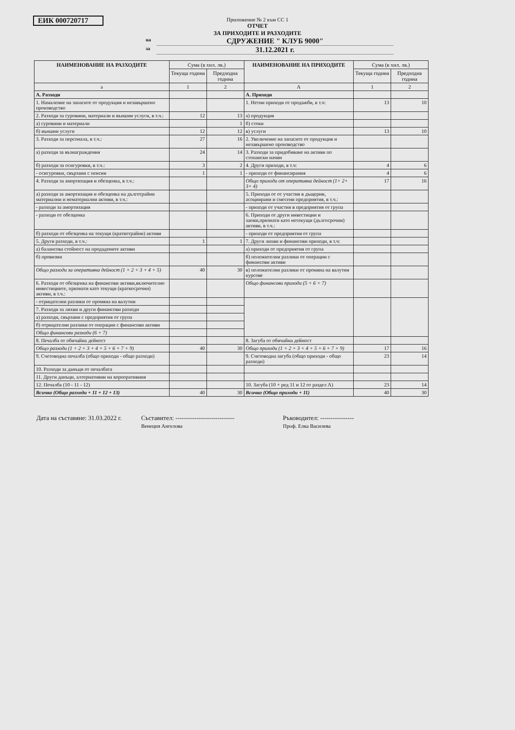ЕИК 000720717
Приложение № 2 към СС 1
ОТЧЕТ
ЗА ПРИХОДИТЕ И РАЗХОДИТЕ
на СДРУЖЕНИЕ " КЛУБ 9000"
за 31.12.2021 г.
| НАИМЕНОВАНИЕ НА РАЗХОДИТЕ | Сума (в хил. лв.) | | НАИМЕНОВАНИЕ НА ПРИХОДИТЕ | Сума (в хил. лв.) | |
| --- | --- | --- | --- | --- | --- |
| | Текуща година | Предходна година | | Текуща година | Предходна година |
| а | 1 | 2 | А | 1 | 2 |
| А. Разходи | | | А. Приходи | | |
| 1. Намаление на запасите от продукция и незавършено производство | | | 1. Нетни приходи от продажби, в т.ч: | 13 | 10 |
| 2. Разходи за суровини, материали и външни услуги, в т.ч.: | 12 | 13 | а) продукция | | |
| а) суровини и материали | | 1 | б) стоки | | |
| б) външни услуги | 12 | 12 | в) услуги | 13 | 10 |
| 3. Разходи за персонала, в т.ч.: | 27 | 16 | 2. Увеличение на запасите от продукция и незавършено производство | | |
| а) разходи за възнаграждения | 24 | 14 | 3. Разходи за придобиване на активи по стопански начин | | |
| б) разходи за осигуровки, в т.ч.: | 3 | 2 | 4. Други приходи, в т.ч: | 4 | 6 |
| - осигуровки, свързани с пенсии | 1 | 1 | - приходи от финансирания | 4 | 6 |
| 4. Разходи за амортизация и обезценка, в т.ч.: | | | Общо приходи от оперативна дейност (1+ 2+ 3+ 4) | 17 | 16 |
| а) разходи за амортизация и обезценка на дълготрайни материални и нематериални активи, в т.ч.: | | | 5. Приходи от от участия в дъщерни, асоциирани и смесени предприятия, в т.ч.: | | |
| - разходи за амортизация | | | - приходи от участия в предприятия от група | | |
| - разходи от обезценка | | | 6. Приходи от други инвестиции и заеми,признати като нетекущи (дългосрочни) активи, в т.ч.: | | |
| б) разходи от обезценка на текущи (краткотрайни) активи | | | - приходи от предприятия от група | | |
| 5. Други разходи, в т.ч.: | 1 | 1 | 7. Други лихви и финансови приходи, в т.ч: | | |
| а) балансова стойност на продадените активи | | | а) приходи от предприятия от група | | |
| б) провизии | | | б) положителни разлики от операции с финансови активи | | |
| Общо разходи за оперативна дейност (1 + 2 + 3 + 4 + 5) | 40 | 30 | в) положителни разлики от промяна на валутни курсове | | |
| 6. Разходи от обезценка на финансови активи,включително инвестициите, признати като текущи (краткосрочни) активи, в т.ч.: | | | Общо финансови приходи (5 + 6 + 7) | | |
| - отрицателни разлики от промяна на валутни | | | | | |
| 7. Разходи за лихви и други финансови разходи | | | | | |
| а) разходи, свързани с предприятия от група | | | | | |
| б) отрицателни разлики от операции с финансови активи | | | | | |
| Общо финансови разходи (6 + 7) | | | | | |
| 8. Печалба от обичайна дейност | | | 8. Загуба от обичайна дейност | | |
| Общо разходи (1 + 2 + 3 + 4 + 5 + 6 + 7 + 9) | 40 | 30 | Общо приходи (1 + 2 + 3 + 4 + 5 + 6 + 7 + 9) | 17 | 16 |
| 9. Счетоводна печалба (общо приходи - общо разходи) | | | 9. Счетоводна загуба (общо приходи - общо разходи) | 23 | 14 |
| 10. Разходи за данъци от печалбата | | | | | |
| 11. Други данъци, алтернативни на корпоративния | | | | | |
| 12. Печалба (10 - 11 - 12) | | | 10. Загуба (10 + ред 11 и 12 от раздел А) | 23 | 14 |
| Всичко (Общо разходи + 11 + 12 + 13) | 40 | 30 | Всичко (Общо приходи + 11) | 40 | 30 |
Дата на съставяне: 31.03.2022 г. Съставител: ----------------------------
Венеция Ангелова Ръководител: ----------------
Проф. Елка Василева